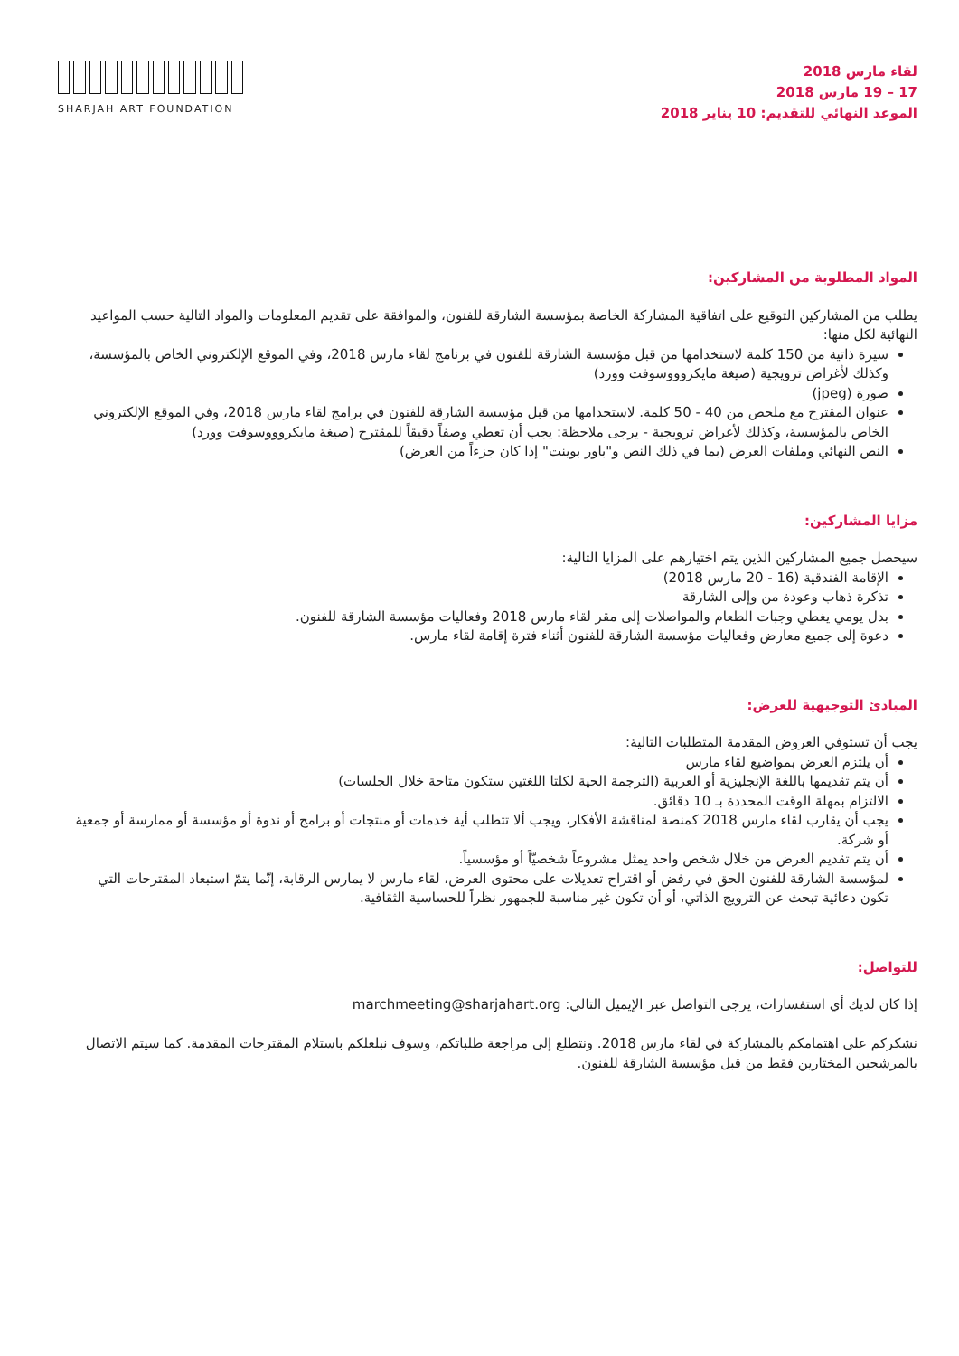SHARJAH ART FOUNDATION
لقاء مارس 2018
17 – 19 مارس 2018
الموعد النهائي للتقديم: 10 يناير 2018
المواد المطلوبة من المشاركين:
يطلب من المشاركين التوقيع على اتفاقية المشاركة الخاصة بمؤسسة الشارقة للفنون، والموافقة على تقديم المعلومات والمواد التالية حسب المواعيد النهائية لكل منها:
سيرة ذاتية من 150 كلمة لاستخدامها من قبل مؤسسة الشارقة للفنون في برنامج لقاء مارس 2018، وفي الموقع الإلكتروني الخاص بالمؤسسة، وكذلك لأغراض ترويجية (صيغة مايكروووسوفت وورد)
صورة (jpeg)
عنوان المقترح مع ملخص من 40 - 50 كلمة. لاستخدامها من قبل مؤسسة الشارقة للفنون في برامج لقاء مارس 2018، وفي الموقع الإلكتروني الخاص بالمؤسسة، وكذلك لأغراض ترويجية - يرجى ملاحظة: يجب أن تعطي وصفاً دقيقاً للمقترح (صيغة مايكروووسوفت وورد)
النص النهائي وملفات العرض (بما في ذلك النص و"باور بوينت" إذا كان جزءاً من العرض)
مزايا المشاركين:
سيحصل جميع المشاركين الذين يتم اختيارهم على المزايا التالية:
الإقامة الفندقية (16 - 20 مارس 2018)
تذكرة ذهاب وعودة من وإلى الشارقة
بدل يومي يغطي وجبات الطعام والمواصلات إلى مقر لقاء مارس 2018 وفعاليات مؤسسة الشارقة للفنون.
دعوة إلى جميع معارض وفعاليات مؤسسة الشارقة للفنون أثناء فترة إقامة لقاء مارس.
المبادئ التوجيهية للعرض:
يجب أن تستوفي العروض المقدمة المتطلبات التالية:
أن يلتزم العرض بمواضيع لقاء مارس
أن يتم تقديمها باللغة الإنجليزية أو العربية (الترجمة الحية لكلتا اللغتين ستكون متاحة خلال الجلسات)
الالتزام بمهلة الوقت المحددة بـ 10 دقائق.
يجب أن يقارب لقاء مارس 2018 كمنصة لمناقشة الأفكار، ويجب ألا تتطلب أية خدمات أو منتجات أو برامج أو ندوة أو مؤسسة أو ممارسة أو جمعية أو شركة.
أن يتم تقديم العرض من خلال شخص واحد يمثل مشروعاً شخصيّاً أو مؤسسياً.
لمؤسسة الشارقة للفنون الحق في رفض أو اقتراح تعديلات على محتوى العرض، لقاء مارس لا يمارس الرقابة، إنّما يتمّ استبعاد المقترحات التي تكون دعائية تبحث عن الترويج الذاتي، أو أن تكون غير مناسبة للجمهور نظراً للحساسية الثقافية.
للتواصل:
إذا كان لديك أي استفسارات، يرجى التواصل عبر الإيميل التالي: marchmeeting@sharjahart.org
نشكركم على اهتمامكم بالمشاركة في لقاء مارس 2018. ونتطلع إلى مراجعة طلباتكم، وسوف نبلغلكم باستلام المقترحات المقدمة. كما سيتم الاتصال بالمرشحين المختارين فقط من قبل مؤسسة الشارقة للفنون.